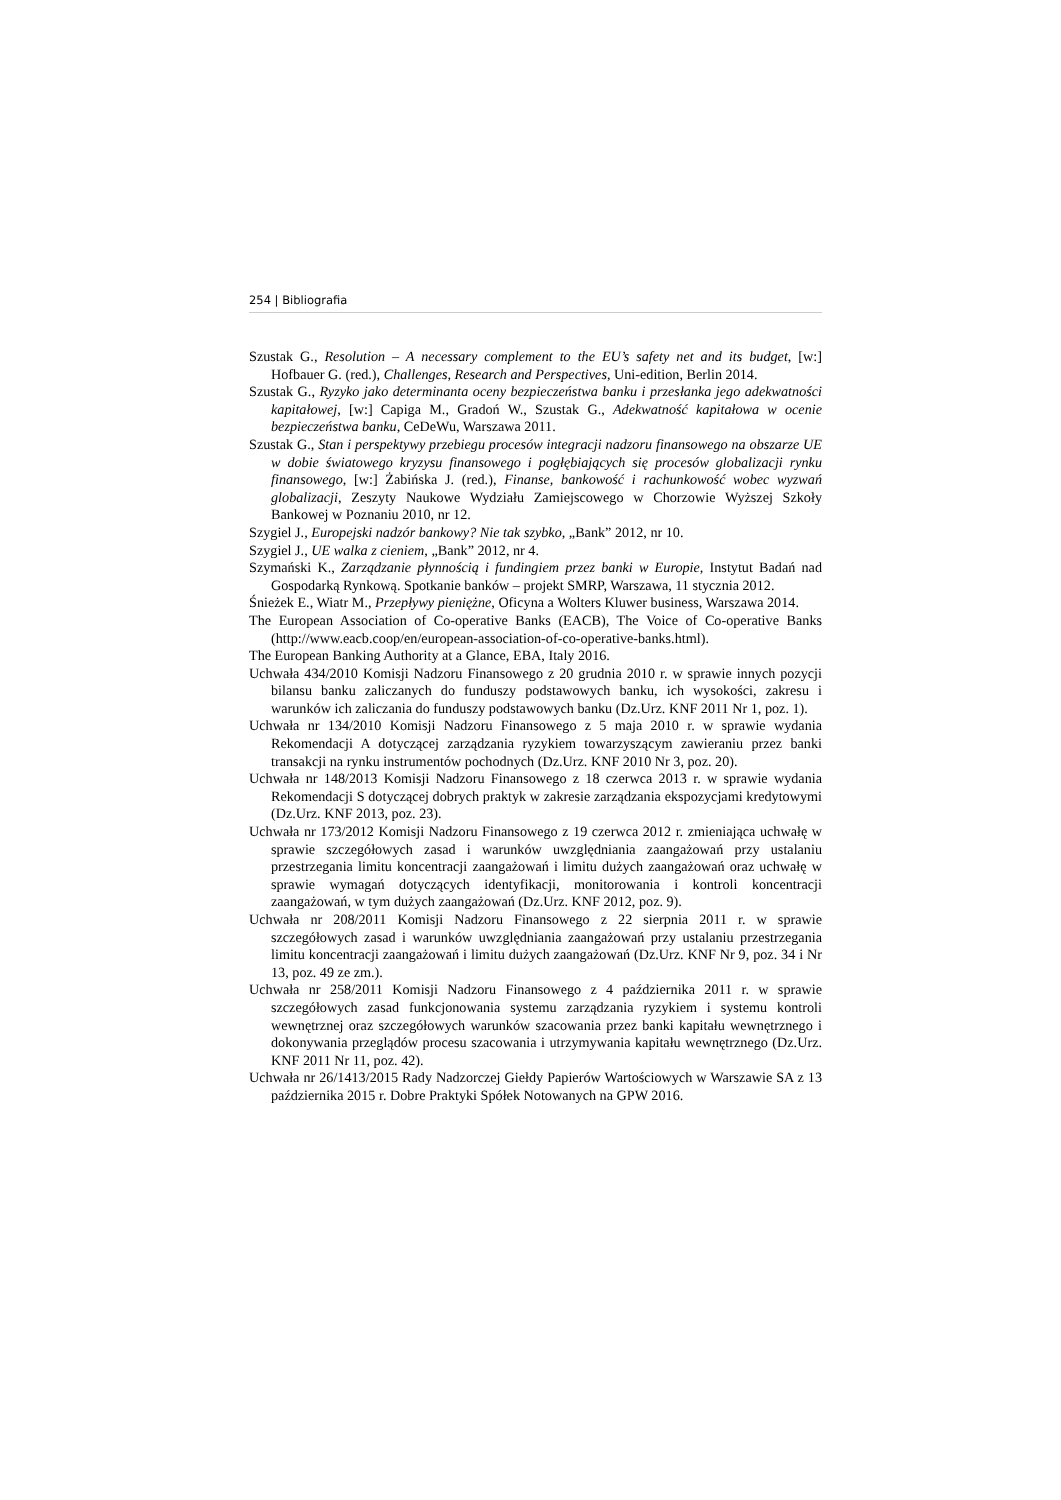254 | Bibliografia
Szustak G., Resolution – A necessary complement to the EU’s safety net and its budget, [w:] Hofbauer G. (red.), Challenges, Research and Perspectives, Uni-edition, Berlin 2014.
Szustak G., Ryzyko jako determinanta oceny bezpieczeństwa banku i przesłanka jego adekwatności kapitałowej, [w:] Capiga M., Gradoń W., Szustak G., Adekwatność kapitałowa w ocenie bezpieczeństwa banku, CeDeWu, Warszawa 2011.
Szustak G., Stan i perspektywy przebiegu procesów integracji nadzoru finansowego na obszarze UE w dobie światowego kryzysu finansowego i pogłębiających się procesów globalizacji rynku finansowego, [w:] Żabińska J. (red.), Finanse, bankowość i rachunkowość wobec wyzwań globalizacji, Zeszyty Naukowe Wydziału Zamiejscowego w Chorzowie Wyższej Szkoły Bankowej w Poznaniu 2010, nr 12.
Szygiel J., Europejski nadzór bankowy? Nie tak szybko, „Bank” 2012, nr 10.
Szygiel J., UE walka z cieniem, „Bank” 2012, nr 4.
Szymański K., Zarządzanie płynnością i fundingiem przez banki w Europie, Instytut Badań nad Gospodarką Rynkową. Spotkanie banków – projekt SMRP, Warszawa, 11 stycznia 2012.
Śnieżek E., Wiatr M., Przepływy pieniężne, Oficyna a Wolters Kluwer business, Warszawa 2014.
The European Association of Co-operative Banks (EACB), The Voice of Co-operative Banks (http://www.eacb.coop/en/european-association-of-co-operative-banks.html).
The European Banking Authority at a Glance, EBA, Italy 2016.
Uchwała 434/2010 Komisji Nadzoru Finansowego z 20 grudnia 2010 r. w sprawie innych pozycji bilansu banku zaliczanych do funduszy podstawowych banku, ich wysokości, zakresu i warunków ich zaliczania do funduszy podstawowych banku (Dz.Urz. KNF 2011 Nr 1, poz. 1).
Uchwała nr 134/2010 Komisji Nadzoru Finansowego z 5 maja 2010 r. w sprawie wydania Rekomendacji A dotyczącej zarządzania ryzykiem towarzyszącym zawieraniu przez banki transakcji na rynku instrumentów pochodnych (Dz.Urz. KNF 2010 Nr 3, poz. 20).
Uchwała nr 148/2013 Komisji Nadzoru Finansowego z 18 czerwca 2013 r. w sprawie wydania Rekomendacji S dotyczącej dobrych praktyk w zakresie zarządzania ekspozycjami kredytowymi (Dz.Urz. KNF 2013, poz. 23).
Uchwała nr 173/2012 Komisji Nadzoru Finansowego z 19 czerwca 2012 r. zmieniająca uchwałę w sprawie szczegółowych zasad i warunków uwzględniania zaangażowań przy ustalaniu przestrzegania limitu koncentracji zaangażowań i limitu dużych zaangażowań oraz uchwałę w sprawie wymagań dotyczących identyfikacji, monitorowania i kontroli koncentracji zaangażowań, w tym dużych zaangażowań (Dz.Urz. KNF 2012, poz. 9).
Uchwała nr 208/2011 Komisji Nadzoru Finansowego z 22 sierpnia 2011 r. w sprawie szczegółowych zasad i warunków uwzględniania zaangażowań przy ustalaniu przestrzegania limitu koncentracji zaangażowań i limitu dużych zaangażowań (Dz.Urz. KNF Nr 9, poz. 34 i Nr 13, poz. 49 ze zm.).
Uchwała nr 258/2011 Komisji Nadzoru Finansowego z 4 października 2011 r. w sprawie szczegółowych zasad funkcjonowania systemu zarządzania ryzykiem i systemu kontroli wewnętrznej oraz szczegółowych warunków szacowania przez banki kapitału wewnętrznego i dokonywania przeglądów procesu szacowania i utrzymywania kapitału wewnętrznego (Dz.Urz. KNF 2011 Nr 11, poz. 42).
Uchwała nr 26/1413/2015 Rady Nadzorczej Giełdy Papierów Wartościowych w Warszawie SA z 13 października 2015 r. Dobre Praktyki Spółek Notowanych na GPW 2016.